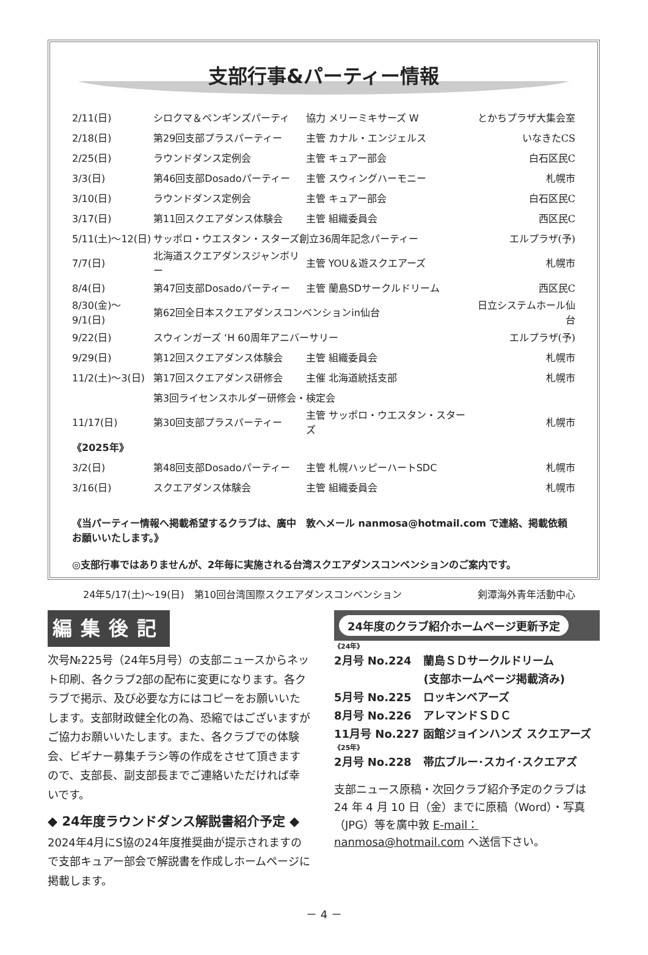支部行事&パーティー情報
| 2/11(日) | シロクマ＆ペンギンズパーティ | 協力 メリーミキサーズ W | とかちプラザ大集会室 |
| 2/18(日) | 第29回支部プラスパーティー | 主管 カナル・エンジェルス | いなきたCS |
| 2/25(日) | ラウンドダンス定例会 | 主管 キュアー部会 | 白石区民C |
| 3/3(日) | 第46回支部Dosadoパーティー | 主管 スウィングハーモニー | 札幌市 |
| 3/10(日) | ラウンドダンス定例会 | 主管 キュアー部会 | 白石区民C |
| 3/17(日) | 第11回スクエアダンス体験会 | 主管 組織委員会 | 西区民C |
| 5/11(土)～12(日) | サッポロ・ウエスタン・スターズ創立36周年記念パーティー | | エルプラザ(予) |
| 7/7(日) | 北海道スクエアダンスジャンボリー | 主管 YOU＆遊スクエアーズ | 札幌市 |
| 8/4(日) | 第47回支部Dosadoパーティー | 主管 蘭島SDサークルドリーム | 西区民C |
| 8/30(金)～9/1(日) | 第62回全日本スクエアダンスコンベンションin仙台 | | 日立システムホール仙台 |
| 9/22(日) | スウィンガーズ ‘H 60周年アニバーサリー | | エルプラザ(予) |
| 9/29(日) | 第12回スクエアダンス体験会 | 主管 組織委員会 | 札幌市 |
| 11/2(土)～3(日) | 第17回スクエアダンス研修会 | 主催 北海道統括支部 | 札幌市 |
| | 第3回ライセンスホルダー研修会・検定会 | | |
| 11/17(日) | 第30回支部プラスパーティー | 主管 サッポロ・ウエスタン・スターズ | 札幌市 |
| 《2025年》 | | | |
| 3/2(日) | 第48回支部Dosadoパーティー | 主管 札幌ハッピーハートSDC | 札幌市 |
| 3/16(日) | スクエアダンス体験会 | 主管 組織委員会 | 札幌市 |
《当パーティー情報へ掲載希望するクラブは、廣中　敦へメール nanmosa@hotmail.com で連絡、掲載依頼お願いいたします。》
◎支部行事ではありませんが、2年毎に実施される台湾スクエアダンスコンベンションのご案内です。
| 24年5/17(土)～19(日) 第10回台湾国際スクエアダンスコンベンション | 剣潭海外青年活動中心 |
編集後記
次号№225号（24年5月号）の支部ニュースからネット印刷、各クラブ2部の配布に変更になります。各クラブで掲示、及び必要な方にはコピーをお願いいたします。支部財政健全化の為、恐縮ではございますがご協力お願いいたします。また、各クラブでの体験会、ビギナー募集チラシ等の作成をさせて頂きますので、支部長、副支部長までご連絡いただければ幸いです。
◆ 24年度ラウンドダンス解説書紹介予定 ◆
2024年4月にS協の24年度推奨曲が提示されますので支部キュアー部会で解説書を作成しホームページに掲載します。
24年度のクラブ紹介ホームページ更新予定
| 《24年》 | |
| 2月号 No.224 | 蘭島ＳＤサークルドリーム |
| | (支部ホームページ掲載済み) |
| 5月号 No.225 | ロッキンベアーズ |
| 8月号 No.226 | アレマンドＳＤＣ |
| 11月号 No.227 | 函館ジョインハンズ スクエアーズ |
| 《25年》 | |
| 2月号 No.228 | 帯広ブルー･スカイ･スクエアズ |
支部ニュース原稿・次回クラブ紹介予定のクラブは 24 年 4 月 10 日（金）までに原稿（Word）・写真（JPG）等を廣中敦 E-mail：nanmosa@hotmail.com へ送信下さい。
－ 4 －